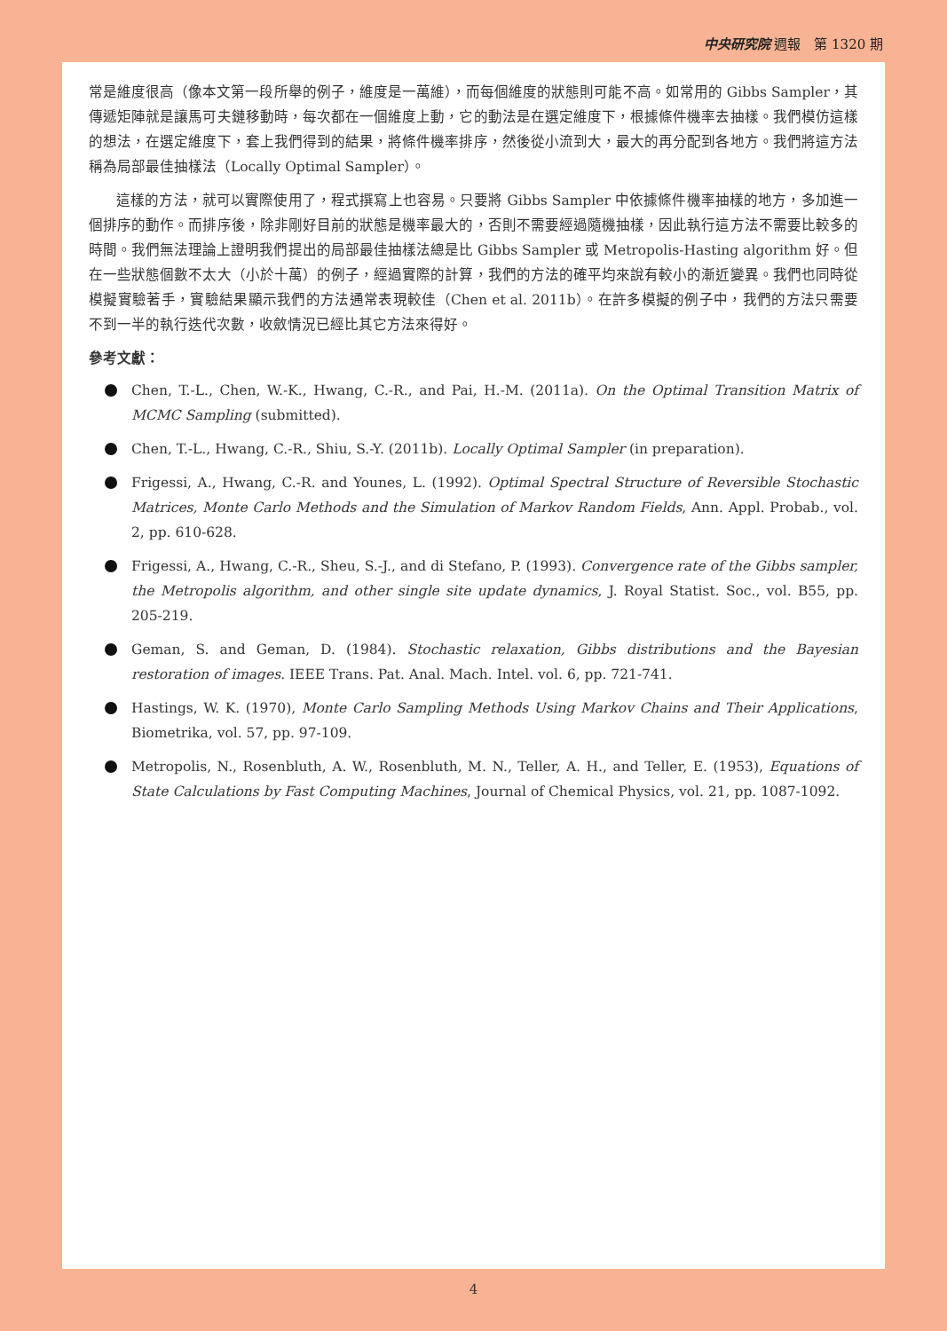中央研究院 週報　第 1320 期
常是維度很高（像本文第一段所舉的例子，維度是一萬維），而每個維度的狀態則可能不高。如常用的 Gibbs Sampler，其傳遞矩陣就是讓馬可夫鏈移動時，每次都在一個維度上動，它的動法是在選定維度下，根據條件機率去抽樣。我們模仿這樣的想法，在選定維度下，套上我們得到的結果，將條件機率排序，然後從小流到大，最大的再分配到各地方。我們將這方法稱為局部最佳抽樣法（Locally Optimal Sampler）。
這樣的方法，就可以實際使用了，程式撰寫上也容易。只要將 Gibbs Sampler 中依據條件機率抽樣的地方，多加進一個排序的動作。而排序後，除非剛好目前的狀態是機率最大的，否則不需要經過隨機抽樣，因此執行這方法不需要比較多的時間。我們無法理論上證明我們提出的局部最佳抽樣法總是比 Gibbs Sampler 或 Metropolis-Hasting algorithm 好。但在一些狀態個數不太大（小於十萬）的例子，經過實際的計算，我們的方法的確平均來說有較小的漸近變異。我們也同時從模擬實驗著手，實驗結果顯示我們的方法通常表現較佳（Chen et al. 2011b）。在許多模擬的例子中，我們的方法只需要不到一半的執行迭代次數，收斂情況已經比其它方法來得好。
參考文獻：
Chen, T.-L., Chen, W.-K., Hwang, C.-R., and Pai, H.-M. (2011a). On the Optimal Transition Matrix of MCMC Sampling (submitted).
Chen, T.-L., Hwang, C.-R., Shiu, S.-Y. (2011b). Locally Optimal Sampler (in preparation).
Frigessi, A., Hwang, C.-R. and Younes, L. (1992). Optimal Spectral Structure of Reversible Stochastic Matrices, Monte Carlo Methods and the Simulation of Markov Random Fields, Ann. Appl. Probab., vol. 2, pp. 610-628.
Frigessi, A., Hwang, C.-R., Sheu, S.-J., and di Stefano, P. (1993). Convergence rate of the Gibbs sampler, the Metropolis algorithm, and other single site update dynamics, J. Royal Statist. Soc., vol. B55, pp. 205-219.
Geman, S. and Geman, D. (1984). Stochastic relaxation, Gibbs distributions and the Bayesian restoration of images. IEEE Trans. Pat. Anal. Mach. Intel. vol. 6, pp. 721-741.
Hastings, W. K. (1970), Monte Carlo Sampling Methods Using Markov Chains and Their Applications, Biometrika, vol. 57, pp. 97-109.
Metropolis, N., Rosenbluth, A. W., Rosenbluth, M. N., Teller, A. H., and Teller, E. (1953), Equations of State Calculations by Fast Computing Machines, Journal of Chemical Physics, vol. 21, pp. 1087-1092.
4